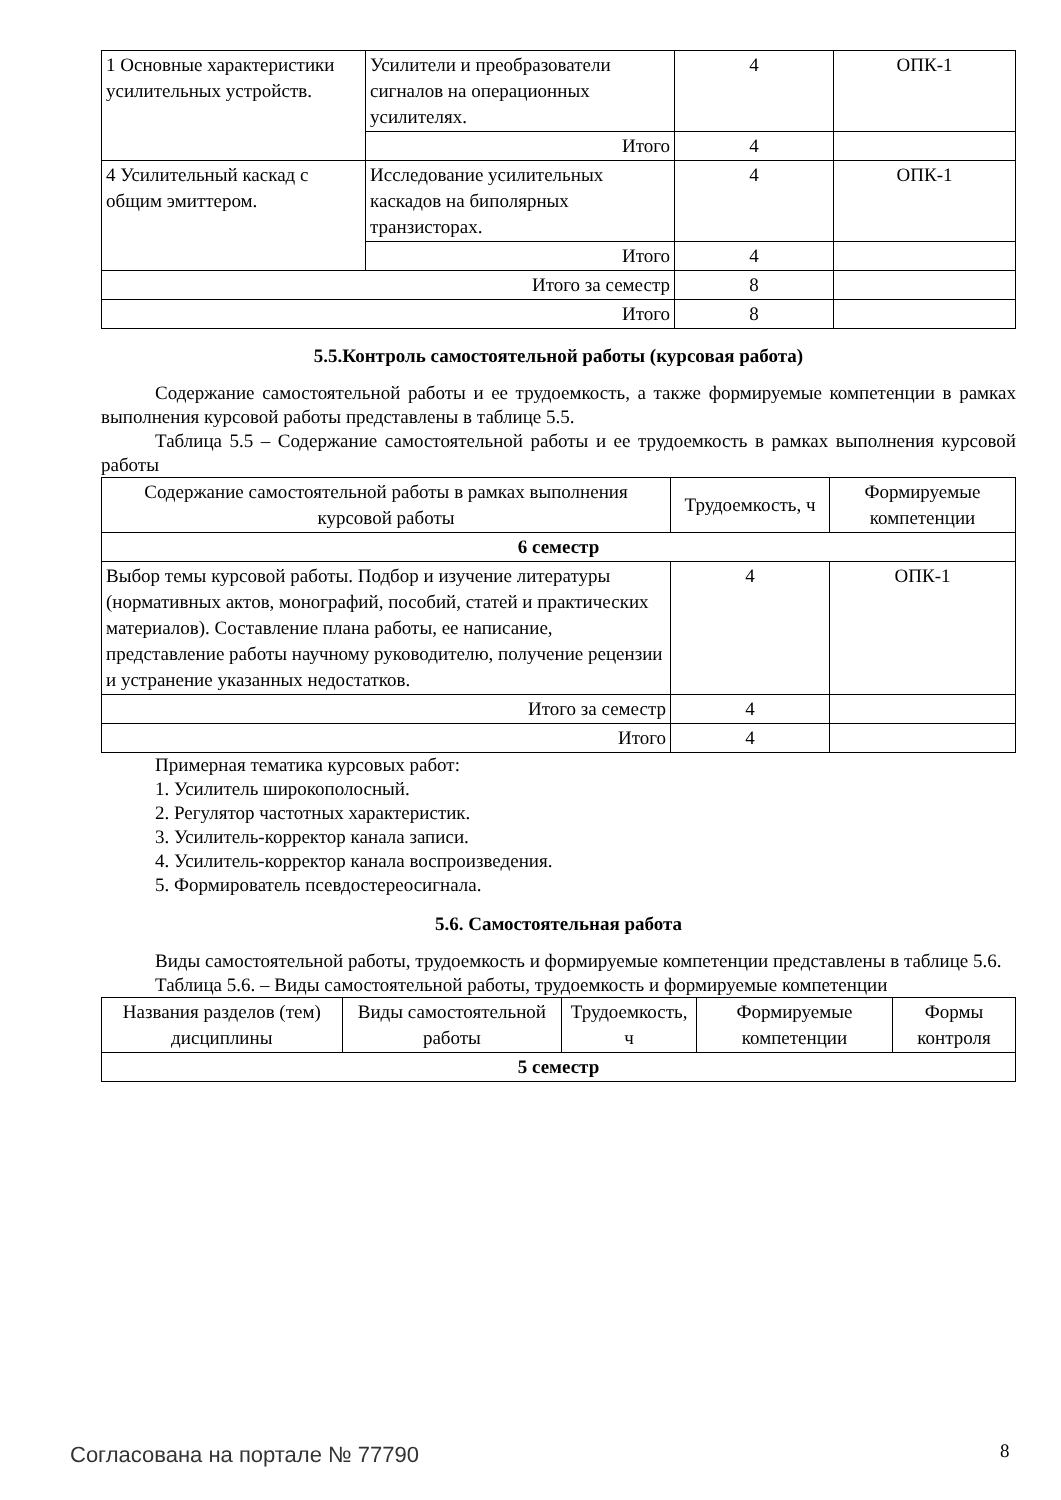| 1 Основные характеристики усилительных устройств. | Усилители и преобразователи сигналов на операционных усилителях. | 4 | ОПК-1 |
| | Итого | 4 | |
| 4 Усилительный каскад с общим эмиттером. | Исследование усилительных каскадов на биполярных транзисторах. | 4 | ОПК-1 |
| | Итого | 4 | |
| Итого за семестр | | 8 | |
| Итого | | 8 | |
5.5.Контроль самостоятельной работы (курсовая работа)
Содержание самостоятельной работы и ее трудоемкость, а также формируемые компетенции в рамках выполнения курсовой работы представлены в таблице 5.5.
Таблица 5.5 – Содержание самостоятельной работы и ее трудоемкость в рамках выполнения курсовой работы
| Содержание самостоятельной работы в рамках выполнения курсовой работы | Трудоемкость, ч | Формируемые компетенции |
| --- | --- | --- |
| 6 семестр | | |
| Выбор темы курсовой работы. Подбор и изучение литературы (нормативных актов, монографий, пособий, статей и практических материалов). Составление плана работы, ее написание, представление работы научному руководителю, получение рецензии и устранение указанных недостатков. | 4 | ОПК-1 |
| Итого за семестр | 4 | |
| Итого | 4 | |
Примерная тематика курсовых работ:
1. Усилитель широкополосный.
2. Регулятор частотных характеристик.
3. Усилитель-корректор канала записи.
4. Усилитель-корректор канала воспроизведения.
5. Формирователь псевдостереосигнала.
5.6. Самостоятельная работа
Виды самостоятельной работы, трудоемкость и формируемые компетенции представлены в таблице 5.6.
Таблица 5.6. – Виды самостоятельной работы, трудоемкость и формируемые компетенции
| Названия разделов (тем) дисциплины | Виды самостоятельной работы | Трудоемкость, ч | Формируемые компетенции | Формы контроля |
| --- | --- | --- | --- | --- |
| 5 семестр | | | | |
Согласована на портале № 77790 8